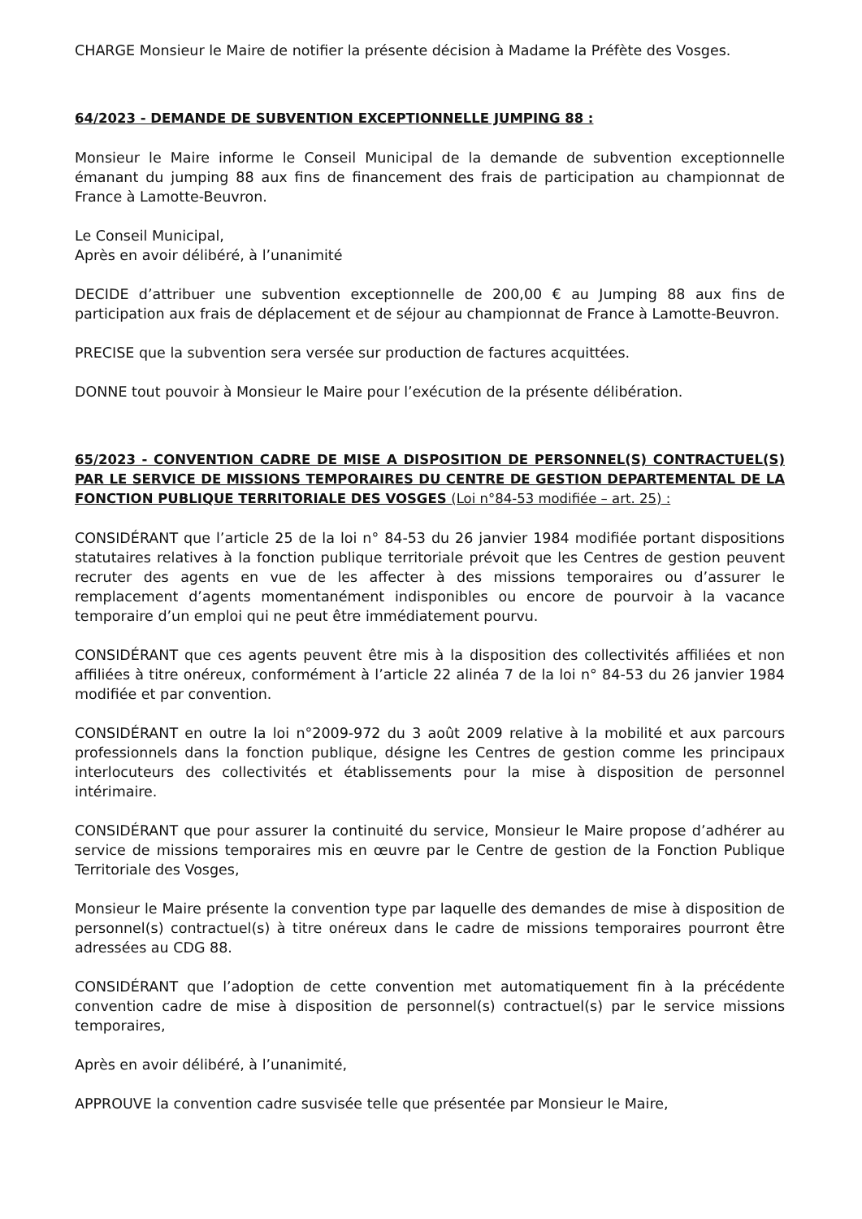CHARGE Monsieur le Maire de notifier la présente décision à Madame la Préfète des Vosges.
64/2023 - DEMANDE DE SUBVENTION EXCEPTIONNELLE JUMPING 88 :
Monsieur le Maire informe le Conseil Municipal de la demande de subvention exceptionnelle émanant du jumping 88 aux fins de financement des frais de participation au championnat de France à Lamotte-Beuvron.
Le Conseil Municipal,
Après en avoir délibéré, à l’unanimité
DECIDE d’attribuer une subvention exceptionnelle de 200,00 € au Jumping 88 aux fins de participation aux frais de déplacement et de séjour au championnat de France à Lamotte-Beuvron.
PRECISE que la subvention sera versée sur production de factures acquittées.
DONNE tout pouvoir à Monsieur le Maire pour l’exécution de la présente délibération.
65/2023 - CONVENTION CADRE DE MISE A DISPOSITION DE PERSONNEL(S) CONTRACTUEL(S) PAR LE SERVICE DE MISSIONS TEMPORAIRES DU CENTRE DE GESTION DEPARTEMENTAL DE LA FONCTION PUBLIQUE TERRITORIALE DES VOSGES (Loi n°84-53 modifiée – art. 25) :
CONSIDÉRANT que l’article 25 de la loi n° 84-53 du 26 janvier 1984 modifiée portant dispositions statutaires relatives à la fonction publique territoriale prévoit que les Centres de gestion peuvent recruter des agents en vue de les affecter à des missions temporaires ou d’assurer le remplacement d’agents momentanément indisponibles ou encore de pourvoir à la vacance temporaire d’un emploi qui ne peut être immédiatement pourvu.
CONSIDÉRANT que ces agents peuvent être mis à la disposition des collectivités affiliées et non affiliées à titre onéreux, conformément à l’article 22 alinéa 7 de la loi n° 84-53 du 26 janvier 1984 modifiée et par convention.
CONSIDÉRANT en outre la loi n°2009-972 du 3 août 2009 relative à la mobilité et aux parcours professionnels dans la fonction publique, désigne les Centres de gestion comme les principaux interlocuteurs des collectivités et établissements pour la mise à disposition de personnel intérimaire.
CONSIDÉRANT que pour assurer la continuité du service, Monsieur le Maire propose d’adhérer au service de missions temporaires mis en œuvre par le Centre de gestion de la Fonction Publique Territoriale des Vosges,
Monsieur le Maire présente la convention type par laquelle des demandes de mise à disposition de personnel(s) contractuel(s) à titre onéreux dans le cadre de missions temporaires pourront être adressées au CDG 88.
CONSIDÉRANT que l’adoption de cette convention met automatiquement fin à la précédente convention cadre de mise à disposition de personnel(s) contractuel(s) par le service missions temporaires,
Après en avoir délibéré, à l’unanimité,
APPROUVE la convention cadre susvisée telle que présentée par Monsieur le Maire,